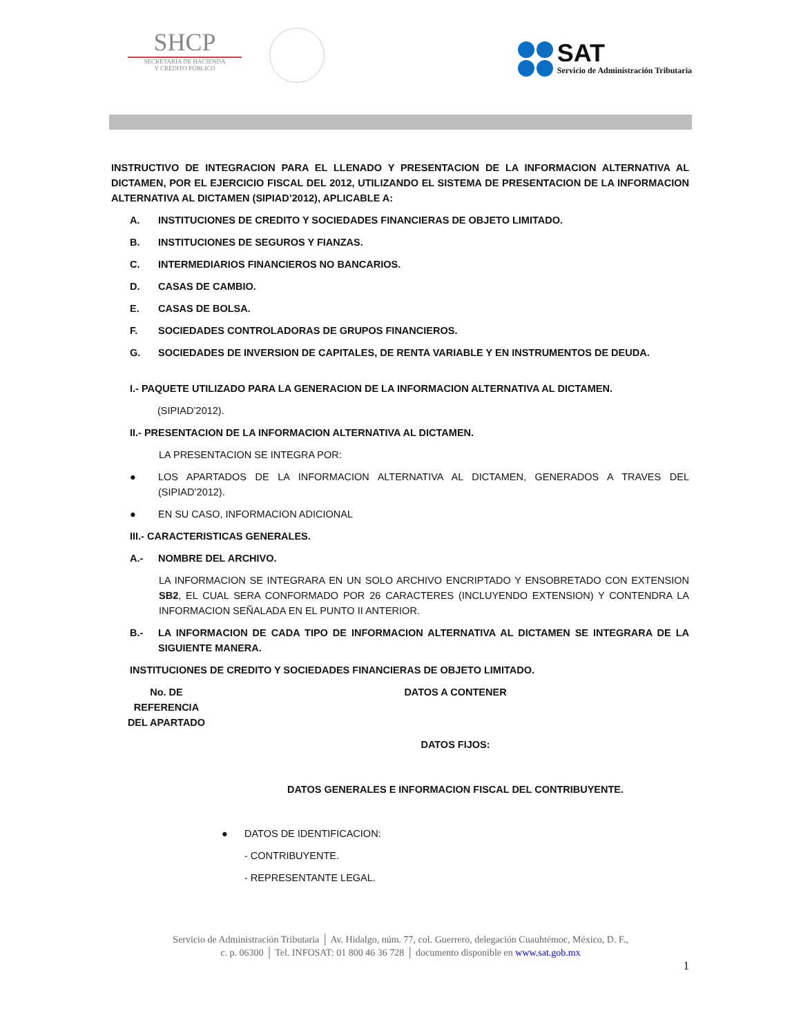SHCP
SECRETARÍA DE HACIENDA
Y CRÉDITO PÚBLICO
SAT
Servicio de Administración Tributaria
INSTRUCTIVO DE INTEGRACION PARA EL LLENADO Y PRESENTACION DE LA INFORMACION ALTERNATIVA AL DICTAMEN, POR EL EJERCICIO FISCAL DEL 2012, UTILIZANDO EL SISTEMA DE PRESENTACION DE LA INFORMACION ALTERNATIVA AL DICTAMEN (SIPIAD’2012), APLICABLE A:
A. INSTITUCIONES DE CREDITO Y SOCIEDADES FINANCIERAS DE OBJETO LIMITADO.
B. INSTITUCIONES DE SEGUROS Y FIANZAS.
C. INTERMEDIARIOS FINANCIEROS NO BANCARIOS.
D. CASAS DE CAMBIO.
E. CASAS DE BOLSA.
F. SOCIEDADES CONTROLADORAS DE GRUPOS FINANCIEROS.
G. SOCIEDADES DE INVERSION DE CAPITALES, DE RENTA VARIABLE Y EN INSTRUMENTOS DE DEUDA.
I.- PAQUETE UTILIZADO PARA LA GENERACION DE LA INFORMACION ALTERNATIVA AL DICTAMEN.
(SIPIAD’2012).
II.- PRESENTACION DE LA INFORMACION ALTERNATIVA AL DICTAMEN.
LA PRESENTACION SE INTEGRA POR:
● LOS APARTADOS DE LA INFORMACION ALTERNATIVA AL DICTAMEN, GENERADOS A TRAVES DEL (SIPIAD’2012).
● EN SU CASO, INFORMACION ADICIONAL
III.- CARACTERISTICAS GENERALES.
A.- NOMBRE DEL ARCHIVO.
LA INFORMACION SE INTEGRARA EN UN SOLO ARCHIVO ENCRIPTADO Y ENSOBRETADO CON EXTENSION SB2, EL CUAL SERA CONFORMADO POR 26 CARACTERES (INCLUYENDO EXTENSION) Y CONTENDRA LA INFORMACION SEÑALADA EN EL PUNTO II ANTERIOR.
B.- LA INFORMACION DE CADA TIPO DE INFORMACION ALTERNATIVA AL DICTAMEN SE INTEGRARA DE LA SIGUIENTE MANERA.
INSTITUCIONES DE CREDITO Y SOCIEDADES FINANCIERAS DE OBJETO LIMITADO.
| No. DE REFERENCIA DEL APARTADO | DATOS A CONTENER |
| | DATOS FIJOS: |
| | DATOS GENERALES E INFORMACION FISCAL DEL CONTRIBUYENTE. |
● DATOS DE IDENTIFICACION:
- CONTRIBUYENTE.
- REPRESENTANTE LEGAL.
Servicio de Administración Tributaria │ Av. Hidalgo, núm. 77, col. Guerrero, delegación Cuauhtémoc, México, D. F.,
c. p. 06300 │ Tel. INFOSAT: 01 800 46 36 728 │ documento disponible en www.sat.gob.mx
1